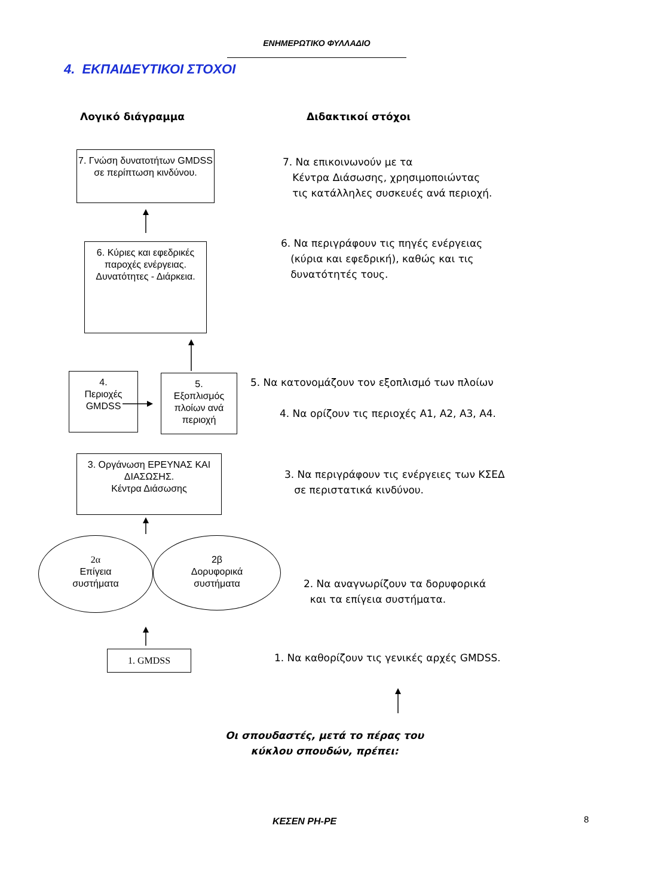ΕΝΗΜΕΡΩΤΙΚΟ ΦΥΛΛΑΔΙΟ
4. ΕΚΠΑΙΔΕΥΤΙΚΟΙ ΣΤΟΧΟΙ
Λογικό διάγραμμα Διδακτικοί στόχοι
7. Γνώση δυνατοτήτων GMDSS σε περίπτωση κινδύνου.
7. Να επικοινωνούν με τα
Κέντρα Διάσωσης, χρησιμοποιώντας
τις κατάλληλες συσκευές ανά περιοχή.
6. Κύριες και εφεδρικές παροχές ενέργειας. Δυνατότητες - Διάρκεια.
6. Να περιγράφουν τις πηγές ενέργειας
(κύρια και εφεδρική), καθώς και τις
δυνατότητές τους.
4.
Περιοχές
GMDSS
5.
Εξοπλισμός πλοίων ανά περιοχή
5. Να κατονομάζουν τον εξοπλισμό των πλοίων
4. Να ορίζουν τις περιοχές Α1, Α2, Α3, Α4.
3. Οργάνωση ΕΡΕΥΝΑΣ ΚΑΙ ΔΙΑΣΩΣΗΣ.
Κέντρα Διάσωσης
3. Να περιγράφουν τις ενέργειες των ΚΣΕΔ
σε περιστατικά κινδύνου.
2α
Επίγεια
συστήματα
2β
Δορυφορικά
συστήματα
2. Να αναγνωρίζουν τα δορυφορικά
και τα επίγεια συστήματα.
1. GMDSS
1. Να καθορίζουν τις γενικές αρχές GMDSS.
Οι σπουδαστές, μετά το πέρας του
κύκλου σπουδών, πρέπει:
ΚΕΣΕΝ ΡΗ-ΡΕ
8